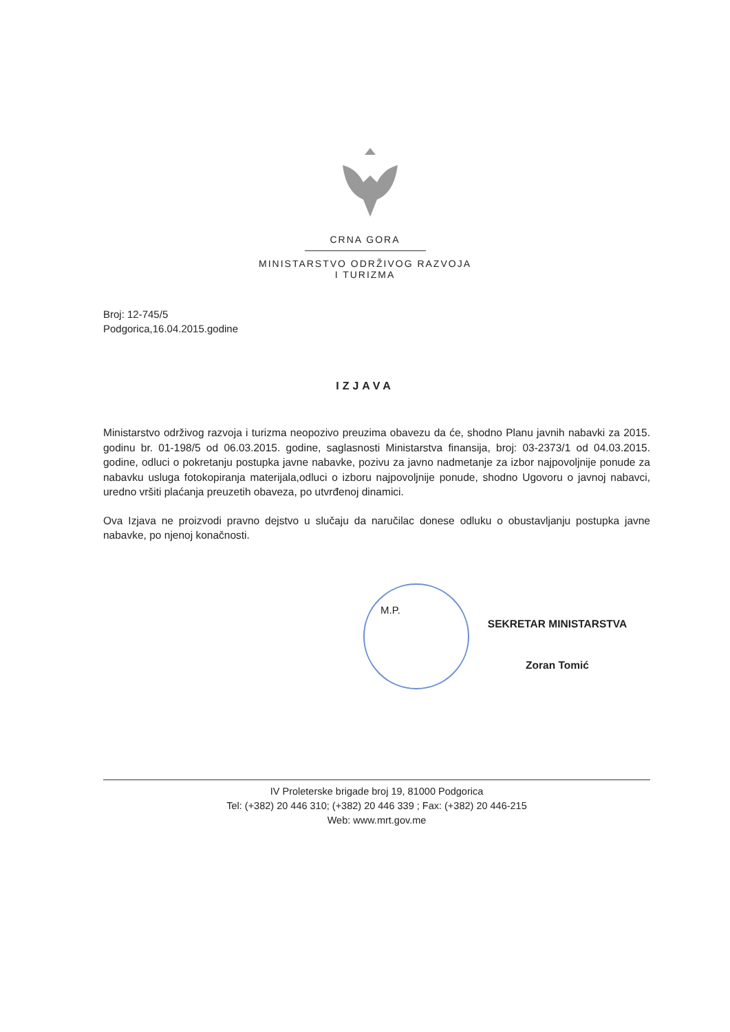CRNA GORA
MINISTARSTVO ODRŽIVOG RAZVOJA
I TURIZMA
Broj: 12-745/5
Podgorica,16.04.2015.godine
IZJAVA
Ministarstvo održivog razvoja i turizma neopozivo preuzima obavezu da će, shodno Planu javnih nabavki za 2015. godinu br. 01-198/5 od 06.03.2015. godine, saglasnosti Ministarstva finansija, broj: 03-2373/1 od 04.03.2015. godine, odluci o pokretanju postupka javne nabavke, pozivu za javno nadmetanje za izbor najpovoljnije ponude za nabavku usluga fotokopiranja materijala,odluci o izboru najpovoljnije ponude, shodno Ugovoru o javnoj nabavci, uredno vršiti plaćanja preuzetih obaveza, po utvrđenoj dinamici.
Ova Izjava ne proizvodi pravno dejstvo u slučaju da naručilac donese odluku o obustavljanju postupka javne nabavke, po njenoj konačnosti.
M.P.
SEKRETAR MINISTARSTVA
Zoran Tomić
IV Proleterske brigade broj 19, 81000 Podgorica
Tel: (+382) 20 446 310; (+382) 20 446 339 ; Fax: (+382) 20 446-215
Web: www.mrt.gov.me